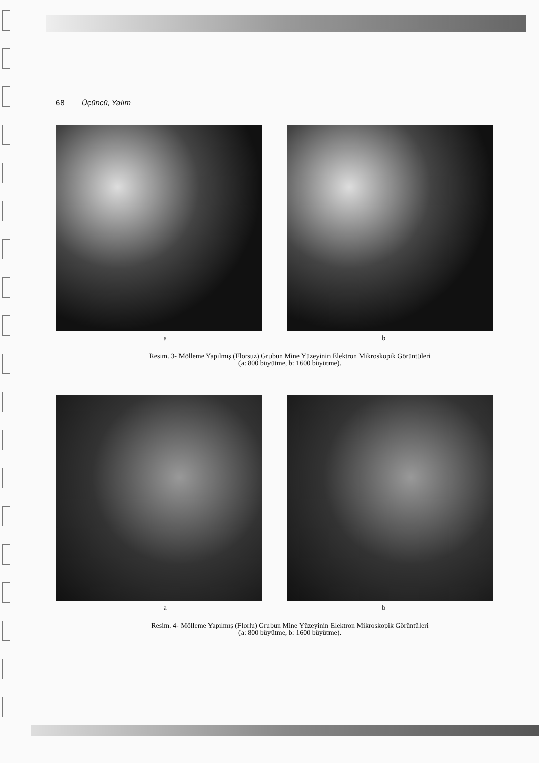68 Üçüncü, Yalım
a b
Resim. 3- Mölleme Yapılmış (Florsuz) Grubun Mine Yüzeyinin Elektron Mikroskopik Görüntüleri
(a: 800 büyütme, b: 1600 büyütme).
a b
Resim. 4- Mölleme Yapılmış (Florlu) Grubun Mine Yüzeyinin Elektron Mikroskopik Görüntüleri
(a: 800 büyütme, b: 1600 büyütme).